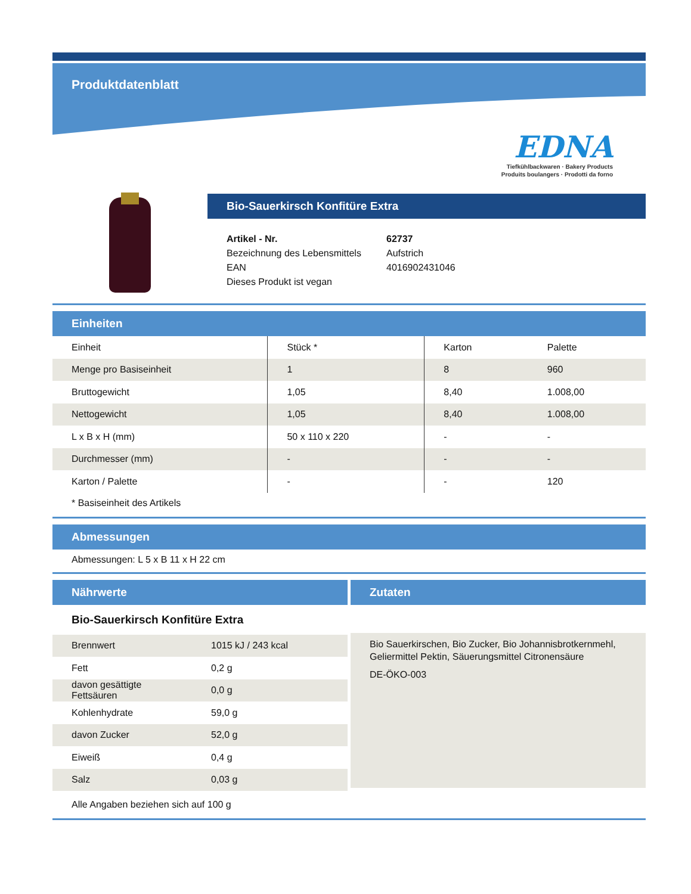Produktdatenblatt
EDNA
Tiefkühlbackwaren · Bakery Products
Produits boulangers · Prodotti da forno
Bio-Sauerkirsch Konfitüre Extra
| Artikel - Nr. | 62737 |
| Bezeichnung des Lebensmittels | Aufstrich |
| EAN | 4016902431046 |
| Dieses Produkt ist vegan | |
Einheiten
| Einheit | Stück * | Karton | Palette |
| Menge pro Basiseinheit | 1 | 8 | 960 |
| Bruttogewicht | 1,05 | 8,40 | 1.008,00 |
| Nettogewicht | 1,05 | 8,40 | 1.008,00 |
| L x B x H (mm) | 50 x 110 x 220 | - | - |
| Durchmesser (mm) | - | - | - |
| Karton / Palette | - | - | 120 |
* Basiseinheit des Artikels
Abmessungen
Abmessungen: L 5 x B 11 x H 22 cm
Nährwerte
Bio-Sauerkirsch Konfitüre Extra
| Brennwert | 1015 kJ / 243 kcal |
| Fett | 0,2 g |
| davon gesättigte Fettsäuren | 0,0 g |
| Kohlenhydrate | 59,0 g |
| davon Zucker | 52,0 g |
| Eiweiß | 0,4 g |
| Salz | 0,03 g |
Zutaten
Bio Sauerkirschen, Bio Zucker, Bio Johannisbrotkernmehl, Geliermittel Pektin, Säuerungsmittel Citronensäure
DE-ÖKO-003
Alle Angaben beziehen sich auf 100 g